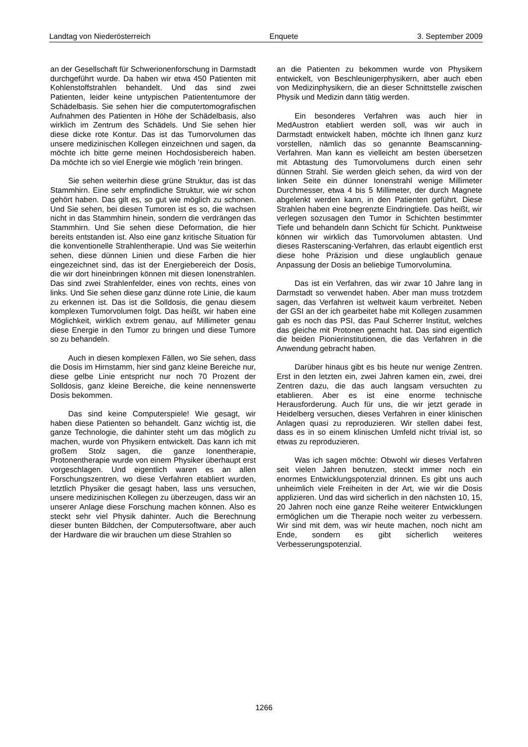Landtag von Niederösterreich Enquete 3. September 2009
an der Gesellschaft für Schwerionenforschung in Darmstadt durchgeführt wurde. Da haben wir etwa 450 Patienten mit Kohlenstoffstrahlen behandelt. Und das sind zwei Patienten, leider keine untypischen Patiententumore der Schädelbasis. Sie sehen hier die computertomografischen Aufnahmen des Patienten in Höhe der Schädelbasis, also wirklich im Zentrum des Schädels. Und Sie sehen hier diese dicke rote Kontur. Das ist das Tumorvolumen das unsere medizinischen Kollegen einzeichnen und sagen, da möchte ich bitte gerne meinen Hochdosisbereich haben. Da möchte ich so viel Energie wie möglich ’rein bringen.
Sie sehen weiterhin diese grüne Struktur, das ist das Stammhirn. Eine sehr empfindliche Struktur, wie wir schon gehört haben. Das gilt es, so gut wie möglich zu schonen. Und Sie sehen, bei diesen Tumoren ist es so, die wachsen nicht in das Stammhirn hinein, sondern die verdrängen das Stammhirn. Und Sie sehen diese Deformation, die hier bereits entstanden ist. Also eine ganz kritische Situation für die konventionelle Strahlentherapie. Und was Sie weiterhin sehen, diese dünnen Linien und diese Farben die hier eingezeichnet sind, das ist der Energiebereich der Dosis, die wir dort hineinbringen können mit diesen Ionenstrahlen. Das sind zwei Strahlenfelder, eines von rechts, eines von links. Und Sie sehen diese ganz dünne rote Linie, die kaum zu erkennen ist. Das ist die Solldosis, die genau diesem komplexen Tumorvolumen folgt. Das heißt, wir haben eine Möglichkeit, wirklich extrem genau, auf Millimeter genau diese Energie in den Tumor zu bringen und diese Tumore so zu behandeln.
Auch in diesen komplexen Fällen, wo Sie sehen, dass die Dosis im Hirnstamm, hier sind ganz kleine Bereiche nur, diese gelbe Linie entspricht nur noch 70 Prozent der Solldosis, ganz kleine Bereiche, die keine nennenswerte Dosis bekommen.
Das sind keine Computerspiele! Wie gesagt, wir haben diese Patienten so behandelt. Ganz wichtig ist, die ganze Technologie, die dahinter steht um das möglich zu machen, wurde von Physikern entwickelt. Das kann ich mit großem Stolz sagen, die ganze Ionentherapie, Protonentherapie wurde von einem Physiker überhaupt erst vorgeschlagen. Und eigentlich waren es an allen Forschungszentren, wo diese Verfahren etabliert wurden, letztlich Physiker die gesagt haben, lass uns versuchen, unsere medizinischen Kollegen zu überzeugen, dass wir an unserer Anlage diese Forschung machen können. Also es steckt sehr viel Physik dahinter. Auch die Berechnung dieser bunten Bildchen, der Computersoftware, aber auch der Hardware die wir brauchen um diese Strahlen so
an die Patienten zu bekommen wurde von Physikern entwickelt, von Beschleunigerphysikern, aber auch eben von Medizinphysikern, die an dieser Schnittstelle zwischen Physik und Medizin dann tätig werden.
Ein besonderes Verfahren was auch hier in MedAustron etabliert werden soll, was wir auch in Darmstadt entwickelt haben, möchte ich Ihnen ganz kurz vorstellen, nämlich das so genannte Beamscanning-Verfahren. Man kann es vielleicht am besten übersetzen mit Abtastung des Tumorvolumens durch einen sehr dünnen Strahl. Sie werden gleich sehen, da wird von der linken Seite ein dünner Ionenstrahl wenige Millimeter Durchmesser, etwa 4 bis 5 Millimeter, der durch Magnete abgelenkt werden kann, in den Patienten geführt. Diese Strahlen haben eine begrenzte Eindringtiefe. Das heißt, wir verlegen sozusagen den Tumor in Schichten bestimmter Tiefe und behandeln dann Schicht für Schicht. Punktweise können wir wirklich das Tumorvolumen abtasten. Und dieses Rasterscaning-Verfahren, das erlaubt eigentlich erst diese hohe Präzision und diese unglaublich genaue Anpassung der Dosis an beliebige Tumorvolumina.
Das ist ein Verfahren, das wir zwar 10 Jahre lang in Darmstadt so verwendet haben. Aber man muss trotzdem sagen, das Verfahren ist weltweit kaum verbreitet. Neben der GSI an der ich gearbeitet habe mit Kollegen zusammen gab es noch das PSI, das Paul Scherrer Institut, welches das gleiche mit Protonen gemacht hat. Das sind eigentlich die beiden Pionierinstitutionen, die das Verfahren in die Anwendung gebracht haben.
Darüber hinaus gibt es bis heute nur wenige Zentren. Erst in den letzten ein, zwei Jahren kamen ein, zwei, drei Zentren dazu, die das auch langsam versuchten zu etablieren. Aber es ist eine enorme technische Herausforderung. Auch für uns, die wir jetzt gerade in Heidelberg versuchen, dieses Verfahren in einer klinischen Anlagen quasi zu reproduzieren. Wir stellen dabei fest, dass es in so einem klinischen Umfeld nicht trivial ist, so etwas zu reproduzieren.
Was ich sagen möchte: Obwohl wir dieses Verfahren seit vielen Jahren benutzen, steckt immer noch ein enormes Entwicklungspotenzial drinnen. Es gibt uns auch unheimlich viele Freiheiten in der Art, wie wir die Dosis applizieren. Und das wird sicherlich in den nächsten 10, 15, 20 Jahren noch eine ganze Reihe weiterer Entwicklungen ermöglichen um die Therapie noch weiter zu verbessern. Wir sind mit dem, was wir heute machen, noch nicht am Ende, sondern es gibt sicherlich weiteres Verbesserungspotenzial.
1266